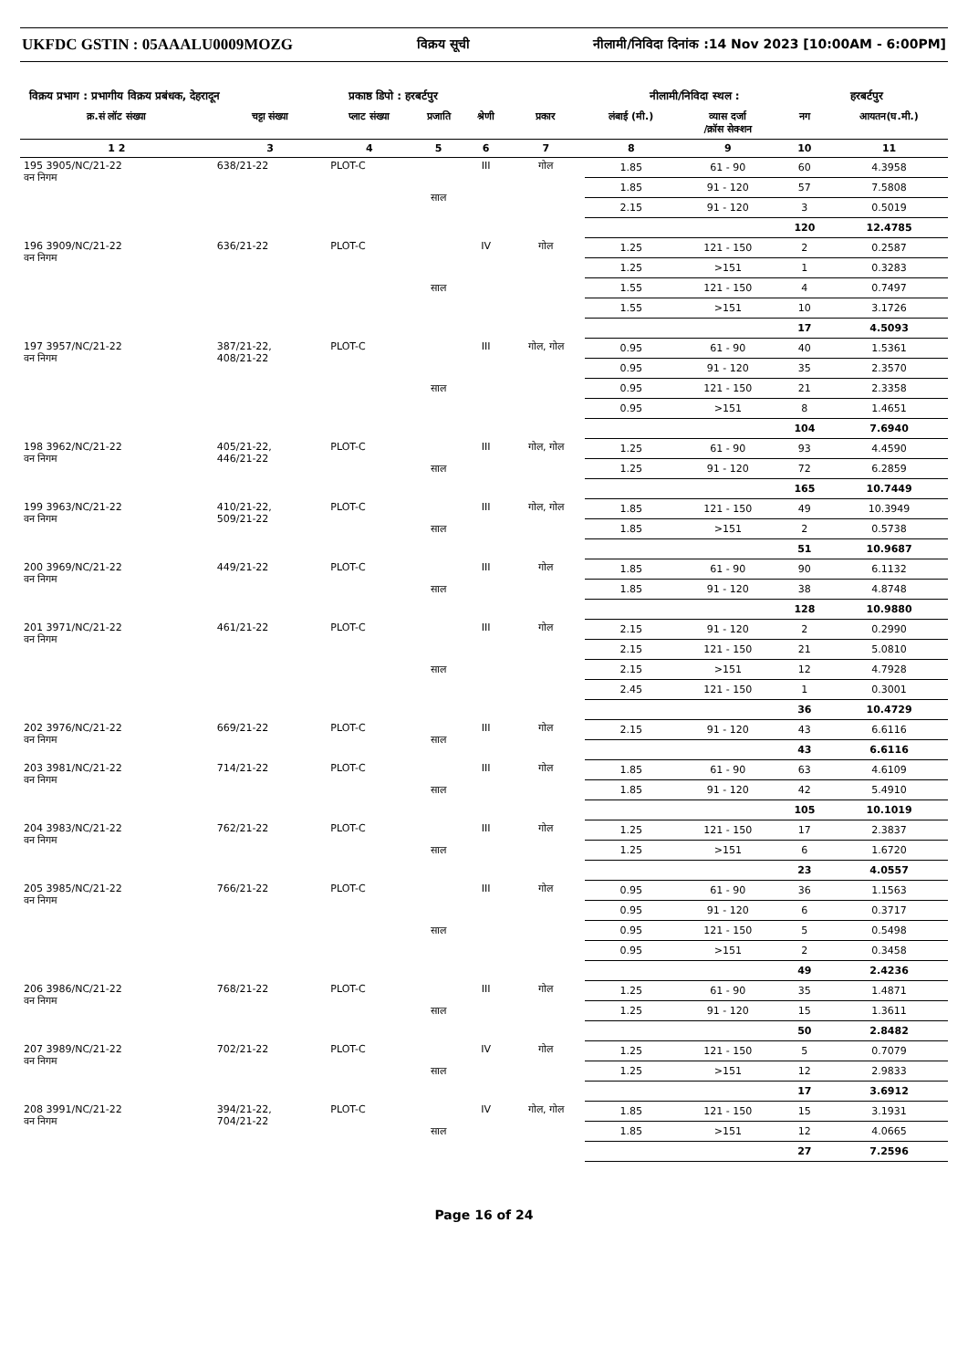UKFDC GSTIN : 05AAALU0009MOZG विक्रय सूची नीलामी/निविदा दिनांक :14 Nov 2023 [10:00AM - 6:00PM]
विक्रय प्रभाग : प्रभागीय विक्रय प्रबंधक, देहरादून प्रकाष्ठ डिपो : हरबर्टपुर नीलामी/निविदा स्थल : हरबर्टपुर
| क्र.सं लॉट संख्या | चट्टा संख्या | प्लाट संख्या | प्रजाति | श्रेणी | प्रकार | लंबाई (मी.) | व्यास दर्जा /क्रॉस सेक्शन | नग | आयतन(घ.मी.) |
| --- | --- | --- | --- | --- | --- | --- | --- | --- | --- |
| 1 2 | 3 | 4 | 5 | 6 | 7 | 8 | 9 | 10 | 11 |
| 195 3905/NC/21-22 वन निगम | 638/21-22 | PLOT-C | साल | III | गोल | 1.85 | 61 - 90 | 60 | 4.3958 |
| | | | | | | 1.85 | 91 - 120 | 57 | 7.5808 |
| | | | | | | 2.15 | 91 - 120 | 3 | 0.5019 |
| | | | | | | | | 120 | 12.4785 |
| 196 3909/NC/21-22 वन निगम | 636/21-22 | PLOT-C | साल | IV | गोल | 1.25 | 121 - 150 | 2 | 0.2587 |
| | | | | | | 1.25 | >151 | 1 | 0.3283 |
| | | | | | | 1.55 | 121 - 150 | 4 | 0.7497 |
| | | | | | | 1.55 | >151 | 10 | 3.1726 |
| | | | | | | | | 17 | 4.5093 |
| 197 3957/NC/21-22 वन निगम | 387/21-22, 408/21-22 | PLOT-C | साल | III | गोल, गोल | 0.95 | 61 - 90 | 40 | 1.5361 |
| | | | | | | 0.95 | 91 - 120 | 35 | 2.3570 |
| | | | | | | 0.95 | 121 - 150 | 21 | 2.3358 |
| | | | | | | 0.95 | >151 | 8 | 1.4651 |
| | | | | | | | | 104 | 7.6940 |
| 198 3962/NC/21-22 वन निगम | 405/21-22, 446/21-22 | PLOT-C | साल | III | गोल, गोल | 1.25 | 61 - 90 | 93 | 4.4590 |
| | | | | | | 1.25 | 91 - 120 | 72 | 6.2859 |
| | | | | | | | | 165 | 10.7449 |
| 199 3963/NC/21-22 वन निगम | 410/21-22, 509/21-22 | PLOT-C | साल | III | गोल, गोल | 1.85 | 121 - 150 | 49 | 10.3949 |
| | | | | | | 1.85 | >151 | 2 | 0.5738 |
| | | | | | | | | 51 | 10.9687 |
| 200 3969/NC/21-22 वन निगम | 449/21-22 | PLOT-C | साल | III | गोल | 1.85 | 61 - 90 | 90 | 6.1132 |
| | | | | | | 1.85 | 91 - 120 | 38 | 4.8748 |
| | | | | | | | | 128 | 10.9880 |
| 201 3971/NC/21-22 वन निगम | 461/21-22 | PLOT-C | साल | III | गोल | 2.15 | 91 - 120 | 2 | 0.2990 |
| | | | | | | 2.15 | 121 - 150 | 21 | 5.0810 |
| | | | | | | 2.15 | >151 | 12 | 4.7928 |
| | | | | | | 2.45 | 121 - 150 | 1 | 0.3001 |
| | | | | | | | | 36 | 10.4729 |
| 202 3976/NC/21-22 वन निगम | 669/21-22 | PLOT-C | साल | III | गोल | 2.15 | 91 - 120 | 43 | 6.6116 |
| | | | | | | | | 43 | 6.6116 |
| 203 3981/NC/21-22 वन निगम | 714/21-22 | PLOT-C | साल | III | गोल | 1.85 | 61 - 90 | 63 | 4.6109 |
| | | | | | | 1.85 | 91 - 120 | 42 | 5.4910 |
| | | | | | | | | 105 | 10.1019 |
| 204 3983/NC/21-22 वन निगम | 762/21-22 | PLOT-C | साल | III | गोल | 1.25 | 121 - 150 | 17 | 2.3837 |
| | | | | | | 1.25 | >151 | 6 | 1.6720 |
| | | | | | | | | 23 | 4.0557 |
| 205 3985/NC/21-22 वन निगम | 766/21-22 | PLOT-C | साल | III | गोल | 0.95 | 61 - 90 | 36 | 1.1563 |
| | | | | | | 0.95 | 91 - 120 | 6 | 0.3717 |
| | | | | | | 0.95 | 121 - 150 | 5 | 0.5498 |
| | | | | | | 0.95 | >151 | 2 | 0.3458 |
| | | | | | | | | 49 | 2.4236 |
| 206 3986/NC/21-22 वन निगम | 768/21-22 | PLOT-C | साल | III | गोल | 1.25 | 61 - 90 | 35 | 1.4871 |
| | | | | | | 1.25 | 91 - 120 | 15 | 1.3611 |
| | | | | | | | | 50 | 2.8482 |
| 207 3989/NC/21-22 वन निगम | 702/21-22 | PLOT-C | साल | IV | गोल | 1.25 | 121 - 150 | 5 | 0.7079 |
| | | | | | | 1.25 | >151 | 12 | 2.9833 |
| | | | | | | | | 17 | 3.6912 |
| 208 3991/NC/21-22 वन निगम | 394/21-22, 704/21-22 | PLOT-C | साल | IV | गोल, गोल | 1.85 | 121 - 150 | 15 | 3.1931 |
| | | | | | | 1.85 | >151 | 12 | 4.0665 |
| | | | | | | | | 27 | 7.2596 |
Page 16 of 24